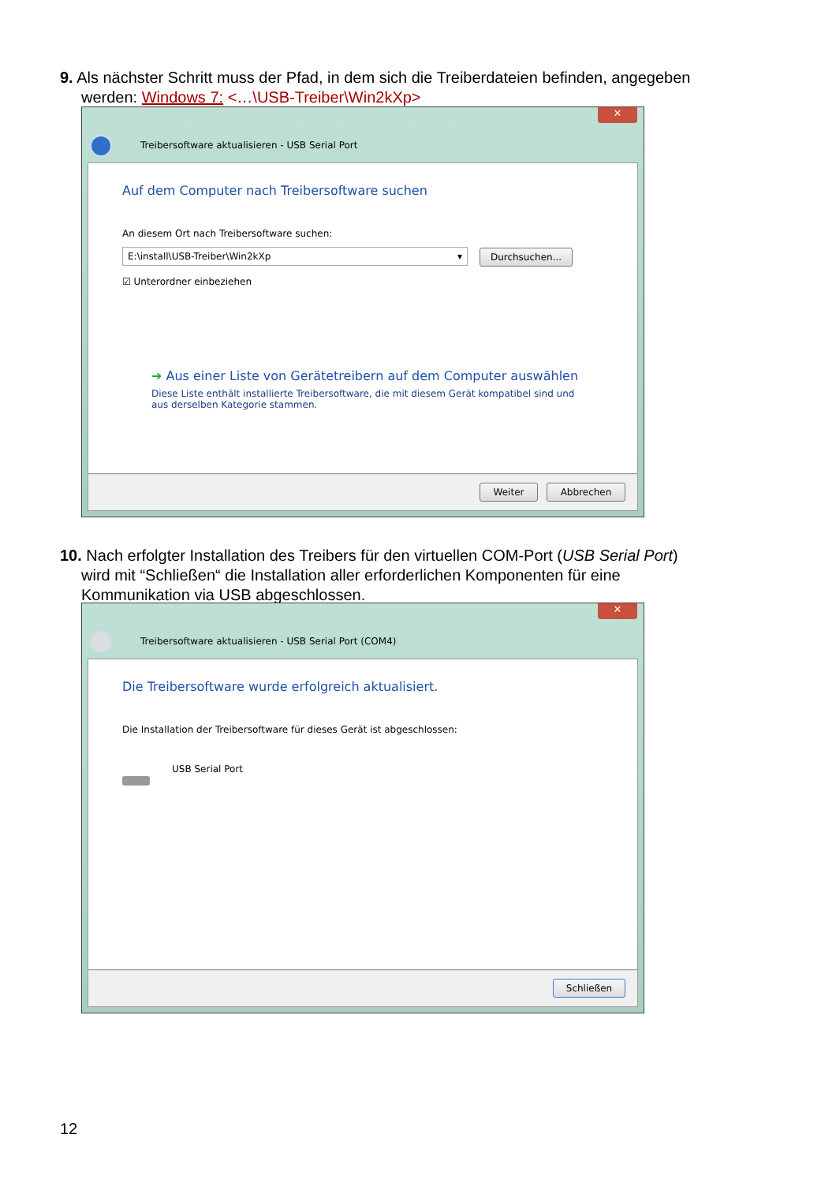9. Als nächster Schritt muss der Pfad, in dem sich die Treiberdateien befinden, angegeben
werden: Windows 7: <…\USB-Treiber\Win2kXp>
✕
Treibersoftware aktualisieren - USB Serial Port
Auf dem Computer nach Treibersoftware suchen
An diesem Ort nach Treibersoftware suchen:
E:\install\USB-Treiber\Win2kXp ▾ Durchsuchen...
☑ Unterordner einbeziehen
➔ Aus einer Liste von Gerätetreibern auf dem Computer auswählen
Diese Liste enthält installierte Treibersoftware, die mit diesem Gerät kompatibel sind und aus derselben Kategorie stammen.
Weiter Abbrechen
10. Nach erfolgter Installation des Treibers für den virtuellen COM-Port (USB Serial Port)
wird mit “Schließen“ die Installation aller erforderlichen Komponenten für eine
Kommunikation via USB abgeschlossen.
✕
Treibersoftware aktualisieren - USB Serial Port (COM4)
Die Treibersoftware wurde erfolgreich aktualisiert.
Die Installation der Treibersoftware für dieses Gerät ist abgeschlossen:
USB Serial Port
Schließen
12